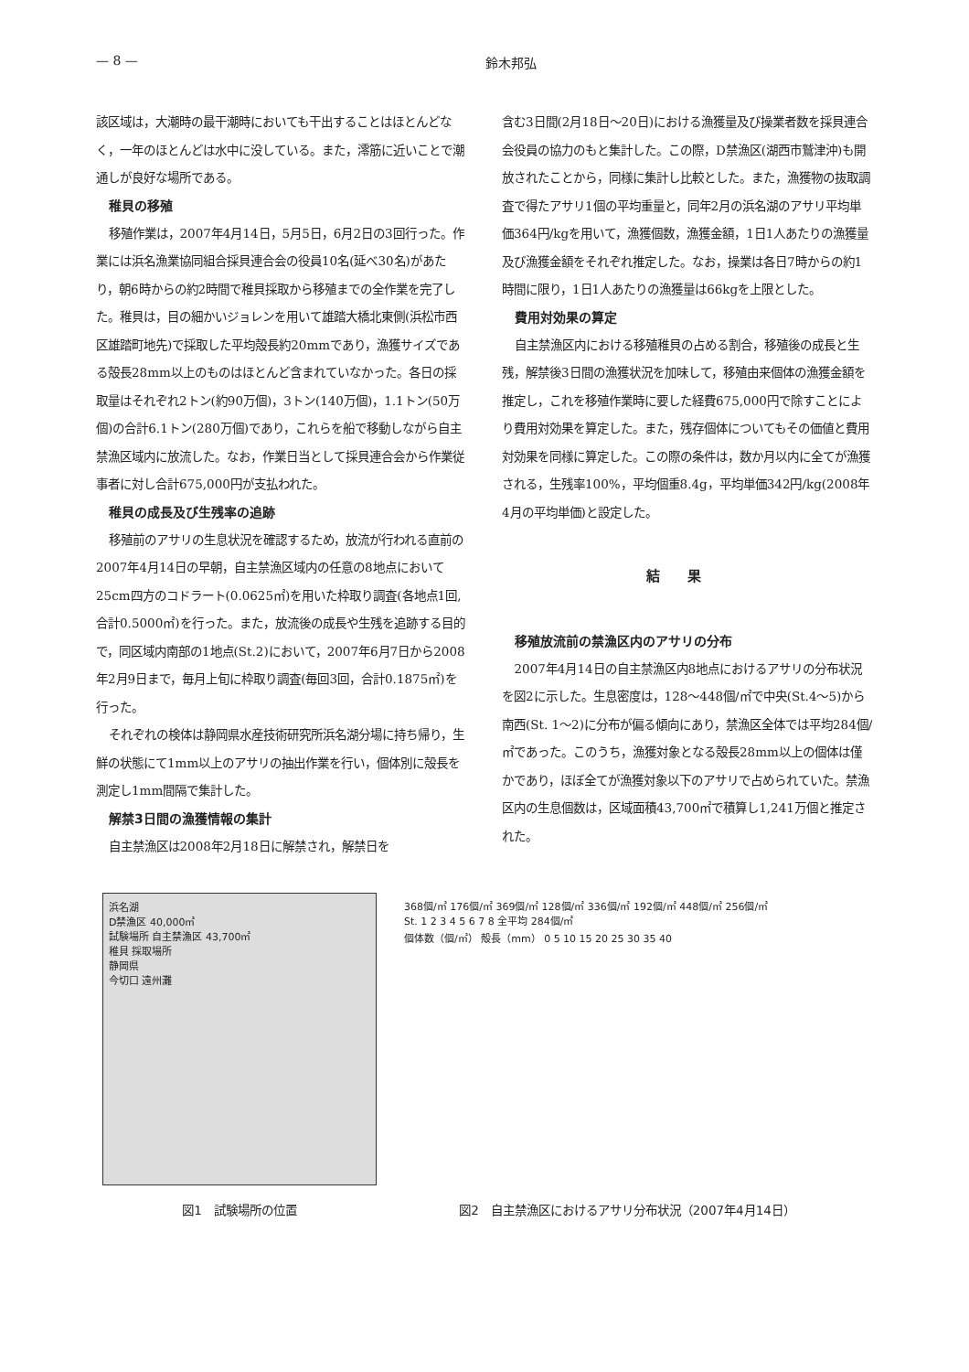— 8 — 鈴木邦弘
該区域は，大潮時の最干潮時においても干出することはほとんどなく，一年のほとんどは水中に没している。また，澪筋に近いことで潮通しが良好な場所である。
稚貝の移殖
移殖作業は，2007年4月14日，5月5日，6月2日の3回行った。作業には浜名漁業協同組合採貝連合会の役員10名(延べ30名)があたり，朝6時からの約2時間で稚貝採取から移殖までの全作業を完了した。稚貝は，目の細かいジョレンを用いて雄踏大橋北東側(浜松市西区雄踏町地先)で採取した平均殻長約20mmであり，漁獲サイズである殻長28mm以上のものはほとんど含まれていなかった。各日の採取量はそれぞれ2トン(約90万個)，3トン(140万個)，1.1トン(50万個)の合計6.1トン(280万個)であり，これらを船で移動しながら自主禁漁区域内に放流した。なお，作業日当として採貝連合会から作業従事者に対し合計675,000円が支払われた。
稚貝の成長及び生残率の追跡
移殖前のアサリの生息状況を確認するため，放流が行われる直前の2007年4月14日の早朝，自主禁漁区域内の任意の8地点において25cm四方のコドラート(0.0625㎡)を用いた枠取り調査(各地点1回,合計0.5000㎡)を行った。また，放流後の成長や生残を追跡する目的で，同区域内南部の1地点(St.2)において，2007年6月7日から2008年2月9日まで，毎月上旬に枠取り調査(毎回3回，合計0.1875㎡)を行った。
それぞれの検体は静岡県水産技術研究所浜名湖分場に持ち帰り，生鮮の状態にて1mm以上のアサリの抽出作業を行い，個体別に殻長を測定し1mm間隔で集計した。
解禁3日間の漁獲情報の集計
自主禁漁区は2008年2月18日に解禁され，解禁日を
含む3日間(2月18日～20日)における漁獲量及び操業者数を採貝連合会役員の協力のもと集計した。この際，D禁漁区(湖西市鷲津沖)も開放されたことから，同様に集計し比較とした。また，漁獲物の抜取調査で得たアサリ1個の平均重量と，同年2月の浜名湖のアサリ平均単価364円/kgを用いて，漁獲個数，漁獲金額，1日1人あたりの漁獲量及び漁獲金額をそれぞれ推定した。なお，操業は各日7時からの約1時間に限り，1日1人あたりの漁獲量は66kgを上限とした。
費用対効果の算定
自主禁漁区内における移殖稚貝の占める割合，移殖後の成長と生残，解禁後3日間の漁獲状況を加味して，移殖由来個体の漁獲金額を推定し，これを移殖作業時に要した経費675,000円で除すことにより費用対効果を算定した。また，残存個体についてもその価値と費用対効果を同様に算定した。この際の条件は，数か月以内に全てが漁獲される，生残率100%，平均個重8.4g，平均単価342円/kg(2008年4月の平均単価)と設定した。
結果
移殖放流前の禁漁区内のアサリの分布
2007年4月14日の自主禁漁区内8地点におけるアサリの分布状況を図2に示した。生息密度は，128～448個/㎡で中央(St.4～5)から南西(St. 1～2)に分布が偏る傾向にあり，禁漁区全体では平均284個/㎡であった。このうち，漁獲対象となる殻長28mm以上の個体は僅かであり，ほぼ全てが漁獲対象以下のアサリで占められていた。禁漁区内の生息個数は，区域面積43,700㎡で積算し1,241万個と推定された。
浜名湖
D禁漁区 40,000㎡
試験場所 自主禁漁区 43,700㎡
稚貝 採取場所
静岡県
今切口 遠州灘
図1　試験場所の位置
368個/㎡ 176個/㎡ 369個/㎡ 128個/㎡ 336個/㎡ 192個/㎡ 448個/㎡ 256個/㎡
St. 1 2 3 4 5 6 7 8 全平均 284個/㎡
個体数（個/㎡） 殻長（mm） 0 5 10 15 20 25 30 35 40
図2　自主禁漁区におけるアサリ分布状況（2007年4月14日）